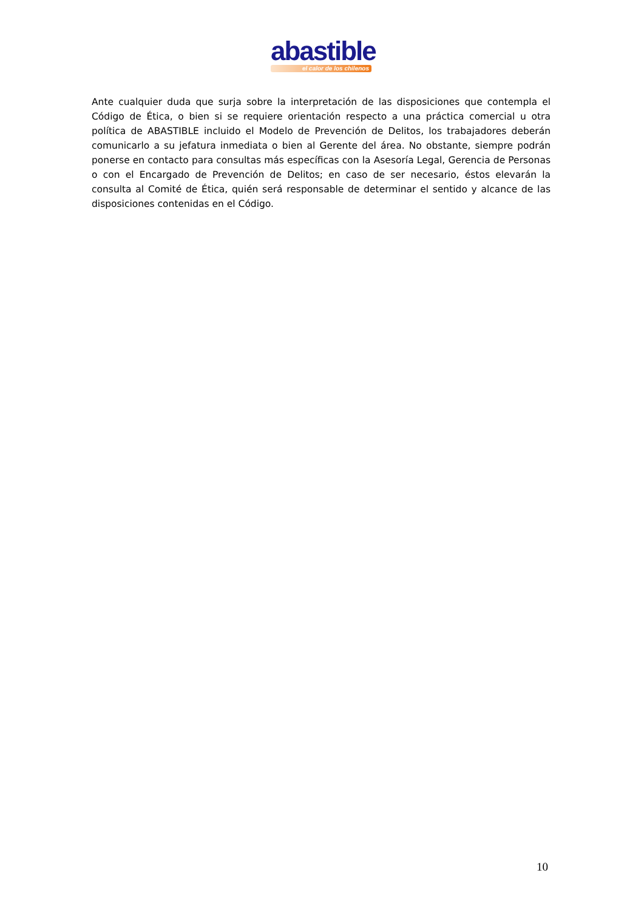abastible
el calor de los chilenos
Ante cualquier duda que surja sobre la interpretación de las disposiciones que contempla el Código de Ética, o bien si se requiere orientación respecto a una práctica comercial u otra política de ABASTIBLE incluido el Modelo de Prevención de Delitos, los trabajadores deberán comunicarlo a su jefatura inmediata o bien al Gerente del área. No obstante, siempre podrán ponerse en contacto para consultas más específicas con la Asesoría Legal, Gerencia de Personas o con el Encargado de Prevención de Delitos; en caso de ser necesario, éstos elevarán la consulta al Comité de Ética, quién será responsable de determinar el sentido y alcance de las disposiciones contenidas en el Código.
10